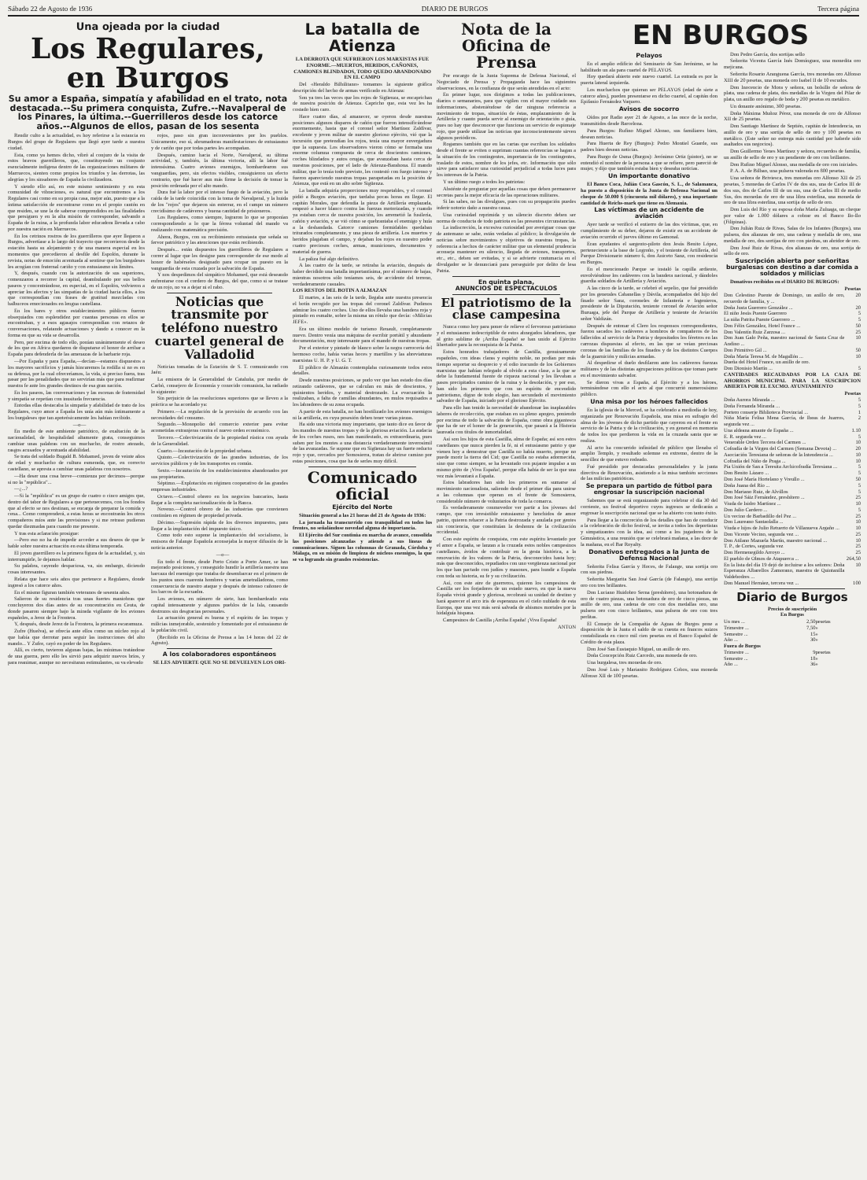Sábado 22 de Agosto de 1936 DIARIO DE BURGOS Tercera página
Una ojeada por la ciudad
Los Regulares, en Burgos
Su amor a España, simpatía y afabilidad en el trato, nota destacada.--Su primera conquista, Zufre.--Navalperal de los Pinares, la última.--Guerrilleros desde los catorce años.--Algunos de ellos, pasan de los sesenta
Rendir culto a la actualidad, es hoy referirse a la estancia en Burgos del grupo de Regulares que llegó ayer tarde a nuestra ciudad.
Esta, como ya hemos dicho, vibró al conjuro de la visita de estos bravos guerrilleros, que, constituyendo un conjunto esencialmente indígena dentro de las organizaciones militares de Marruecos, sienten como propios los triunfos y las derrotas, las alegrías y los sinsabores de España la civilizadora.
Y siendo ello así, en este mismo sentimiento y en esta comunidad de vibraciones, es natural que encontremos a los Regulares casi como en su propia casa, mejor aún, puesto que a la íntima satisfacción de encontrarse como en el propio cantón en que residen, se une la de saberse comprendidos en las finalidades que persiguen y en la alta misión de corresponder, salvando a España de la ruina, a la profunda labor educadora llevada a cabo por nuestra nación en Marruecos.
En los cetrinos rostros de los guerrilleros que ayer llegaron a Burgos, advertíase a lo largo del trayecto que recorrieron desde la estación hasta su alojamiento y de una manera especial en los momentos que precedieron al desfile del Espolón, durante la revista, notas de emoción acentuada al sentirse que los burgaleses les acogían con fraternal cariño y con entusiasmo sin límites.
Y, después, cuando con la autorización de sus superiores, comenzaron a recorrer la capital, deambulando por sus bellos paseos y concentrándose, en especial, en el Espolón, volvieron a apreciar los afectos y las simpatías de la ciudad hacia ellos, a los que correspondían con frases de gratitud mezcladas con balbuceos emocionados en lengua castellana.
En los bares y otros establecimientos públicos fueron obsequiados con esplendidez por cuantas personas en ellos se encontraban, y a esos agasajos correspondían con retazos de conversaciones, relatando actuaciones y dando a conocer en la forma en que su vida se desarrolla.
Pero, por encima de todo ello, ponían unánimemente el deseo de los que en Africa quedaron de disputarse el honor de arribar a España para defenderla de las amenazas de la barbarie roja.
—Por España y para España,—decían—estamos dispuestos a los mayores sacrificios y jamás hincaremos la rodilla si no es en su defensa, por la cual ofreceríamos, la vida, si preciso fuera, tras pasar por las penalidades que no servirían más que para reafirmar nuestra fe ante los grandes destinos de esa gran nación.
En los paseos, las conversaciones y las escenas de fraternidad y simpatía se repetían con inusitada frecuencia.
Entodas ellas destacaba la simpatía y afabilidad de trato de los Regulares, cuyo amor a España les unía aún más íntimamente a los burgaleses que tan apoteósicamente los habían recibido.
—o—
En medio de este ambiente patriótico, de exaltación de la nacionalidad, de hospitalidad altamente grata, conseguimos cambiar unas palabras con un muchacho, de rostro atezado, rasgos acusados y acentuada afabilidad.
Se trata del soldado Bugald B. Mohamed, joven de veinte años de edad y muchacho de cultura esmerada, que, en correcto castellano, se apresta a cambiar unas palabras con nosotros.
—Ha deser una cosa breve—comienza por decirnos—porque si no la "república"...
—¿...?
—Si la "república" es un grupo de cuatro o cinco amigos que, dentro del tabor de Regulares a que pertenecemos, con los fondos que al efecto se nos destinan, se encarga de preparar la comida y cena... Como comprenderá, a estas horas se encontrarán los otros compañeros míos ante las provisiones y si me retraso pudieran quedar diezmadas para cuando me presente.
Y tras esta aclaración prosigue:
—Pero eso no ha de impedir acceder a sus deseos de que le hable sobre nuestra actuación en esta última temporada.
El joven guerrillero es la primera figura de la actualidad, y, sin interrumpirle, le dejamos hablar.
Su palabra, cayendo despaciosa, va, sin embargo, diciendo cosas interesantes.
Relata que hace seis años que pertenece a Regulares, donde ingresó a los catorce años.
En el mismo figuran también veteranos de sesenta años.
Salieron de su residencia tras unas fuertes maniobras que concluyeron dos días antes de su concentración en Ceuta, de donde pasaron siempre bajo la mirada vigilante de los aviones españoles, a Jerez de la Frontera.
Y, después, desde Jerez de la Frontera, la primera escaramuza.
Zufre (Huelva), se ofrecía ante ellos como un núcleo rojo al que había que derrotar para seguir las instrucciones del alto mando... Y Zufre, cayó en poder de los Regulares.
Allí, es cierto, tuvieron algunas bajas, las mínimas tratándose de una guerra, pero ello les sirvió para adquirir nuevos bríos, y para reanimar, aunque no necesitaran estimulantes, su va elevado
rojos, paso sin gran inconvenientes por los pueblos. Unicamente, eso sí, abrumadoras manifestaciones de entusiasmo y de cariño que por todas partes les acompañan.
Después, camino hacia el Norte, Navalperal, su última actividad, y, también, la última victoria, allí la labor fué intensísima. Cuatro aviones enemigos, bombardearon sus vanguardias, pero, sin efectos visibles, consiguieron un efecto contrario, que fué hacer aun más firme la decisión de tomar la posición ordenada por el alto mando.
Dura fué la labor por el intenso fuego de la aviación, pero la caída de la tarde coincidía con la toma de Navalperal, y la huida de los "rojos" que dejaron sin enterrar, en el campo un número crecidísimo de cadáveres y buena cantidad de prisioneros.
Los Regulares, como siempre, lograron lo que se proponían correspondiendo a lo que la férrea voluntad del mando va realizando con matemática precisión.
Ahora, Burgos, con su recibimiento entusiasta que señala su fervor patriótico y las atenciones que están recibiendo.
Después... están dispuestos los guerrilleros de Regulares a correr al lugar que les designe para corresponder de ese modo al honor de habérseles designado para ocupar un puesto en la vanguardia de esta cruzada por la salvación de España.
Y nos despedimos del simpático Mohamed, que está deseando enfrentarse con el cordero de Burgos, del que, como si se tratase de un rojo, no va a dejar ni el rabo.
Noticias que transmite por teléfono nuestro cuartel general de Valladolid
Noticias tomadas de la Estación de S. T. comunicando con Jaén:
La emisora de la Generalidad de Cataluña, por medio de Carbó, consejero de Economía y conocido comunista, ha radiado lo siguiente:
Sin perjuicio de las resoluciones superiores que se lleven a la práctica se ha acordado ya:
Primero.—La regulación de la provisión de acuerdo con las necesidades del consumo.
Segundo.—Monopolio del comercio exterior para evitar acometidas extranjeras contra el nuevo orden económico.
Tercero.—Colectivización de la propiedad rústica con ayuda de la Generalidad.
Cuarto.—Incautación de la propiedad urbana.
Quinto.—Colectivización de las grandes industrias, de los servicios públicos y de los transportes en común.
Sexto.—Incautación de los establecimientos abandonados por sus propietarios.
Séptimo.—Explotación en régimen cooperativo de las grandes empresas industriales.
Octavo.—Control obrero en los negocios bancarios, hasta llegar a la completa nacionalización de la Banca.
Noveno.—Control obrero de las industrias que convienen continúen en régimen de propiedad privada.
Décimo.—Supresión rápida de los diversos impuestos, para llegar a la implantación del impuesto único.
Como todo esto supone la implantación del socialismo, la emisora de Falange Española aconsejaba la mayor difusión de la noticia anterior.
—o—
En todo el frente, desde Porto Cristo a Porto Amer, se han mejorado posiciones, y conseguido hundir la artillería nuestra una barcaza del enemigo que trataba de desembarcar en el primero de los puntos unos cuarenta hombres y varias ametralladoras, como consecuencia de nuestro ataque y después de intenso cañoneo de los barcos de la escuadra.
Los aviones, en número de siete, han bombardeado esta capital intensamente y algunos pueblos de la Isla, causando destrozos sin desgracias personales.
La actuación general es buena y el espíritu de las tropas y milicias inmejorable, sostenido y fomentado por el entusiasmo de la población civil.
(Recibido en la Oficina de Prensa a las 14 horas del 22 de Agosto).
A los colaboradores espontáneos
SE LES ADVIERTE QUE NO SE DEVUELVEN LOS ORI-
La batalla de Atienza
LA DERROTA QUE SUFRIERON LOS MARXISTAS FUE ENORME.—MUERTOS, HERIDOS, CAÑONES, CAMIONES BLINDADOS, TODO QUEDO ABANDONADO EN EL CAMPO
Del «Heraldo Bilbilitano» tomamos la siguiente gráfica descripción del hecho de armas verificado en Atienza:
Son ya tres las veces que los rojos de Sigüenza, se encaprichan de nuestra posición de Atienza. Capricho que, esta vez les ha costado bien caro.
Hace cuatro días, al amanecer, se oyeron desde nuestras posiciones algunos disparos de cañón que fueron intensificándose enormemente, hasta que el coronel señor Martínez Zaldívar, excelente y joven militar de nuestro glorioso ejército, vió que la incursión que pretendían los rojos, tenía una mayor envergadura que la supuesta. Los observadores vieron cómo se formaba una enorme columna compuesta de cerca de doscientos camiones, coches blindados y autos orugas, que avanzaban hasta cerca de nuestras posiciones, por el lado de Atienza-Barahona. El mando militar, que lo tenía todo previsto, les contestó con fuego intenso y fueron apareciendo nuestras tropas parapetadas en la posición de Atienza, que está en un alto sobre Sigüenza.
La batalla adquiría proporciones muy respetables, y el coronel pidió a Burgos aviación, que tardaba pocas horas en llegar. El capitán Morales, que defendía la pieza de Artillería emplazada, empezó a hacer blanco contra las fuerzas motorizadas, y cuando ya estaban cerca de nuestra posición, los arremetió la fusilería, cañón y aviación, y se vió cómo se quebrantaba el enemigo y huía a la desbandada. Catorce camiones formidables quedaban triturados completamente, y una pieza de artillería. Los muertos y heridos plagaban el campo, y dejaban los rojos en nuestro poder cuatro preciosos coches, armas, municiones, documentos y material de guerra.
La paliza fué algo definitivo.
A las cuatro de la tarde, se retiraba la aviación, después de haber decidido una batalla importantísima, por el número de bajas, mientras nosotros sólo teníamos seis, de accidente del terreno, verdaderamente casuales.
LOS RESTOS DEL BOTIN A ALMAZAN
El martes, a las seis de la tarde, llegaba ante nuestra presencia el botín recogido por las tropas del coronel Zaldívar. Pudimos admirar los cuatro coches. Uno de ellos llevaba una bandera roja y pintado en esmalte, sobre la misma un rótulo que decía: «Milicias JEFE».
Era un último modelo de turismo Renault, completamente nuevo. Dentro venía una máquina de escribir portátil y abundante documentación, muy interesante para el mando de nuestras tropas.
Por el exterior y pintado de blanco sobre la negra carrocería del hermoso coche, había varias hoces y martillos y las abreviaturas marxistas U. H. P. y U. G. T.
El público de Almazán contemplaba curiosamente todos estos detalles.
Desde nuestras posiciones, se pudo ver que han estado dos días retirando cadáveres, que se calculan en más de doscientos, y quinientos heridos, y material destrozado. La evacuación la realizaban, a falta de camillas abundantes, en mulos requisados a los labradores de su zona ocupada.
A partir de esta batalla, no han hostilizado los aviones enemigos ni la artillería, en cuya posesión deben tener varias piezas.
Ha sido una victoria muy importante, que tanto dice en favor de los mandos de nuestras tropas y de la gloriosa aviación. La audacia de los coches rusos, nos han manifestado, es extraordinaria, pues suben por los montes a una distancia verdaderamente inverosímil de las avanzadas. Se supone que en Sigüenza hay un fuerte reducto rojo y que, cercados por Somosierra, tratan de abrirse camino por estas posiciones, cosa que ha de serles muy difícil.
Comunicado oficial
Ejército del Norte
Situación general a las 21 horas del 21 de Agosto de 1936:
La jornada ha transcurrido con tranquilidad en todos los frentes, no señalándose novedad alguna de importancia.
El Ejército del Sur continúa en marcha de avance, consolida las posiciones alcanzadas y atiende a sus líneas de comunicaciones. Siguen las columnas de Granada, Córdoba y Málaga, en su misión de limpieza de núcleos enemigos, la que se va logrando sin grandes resistencias.
Nota de la Oficina de Prensa
Por encargo de la Junta Suprema de Defensa Nacional, el Negociado de Prensa y Propaganda hace las siguientes observaciones, en la confianza de que serán atendidas en el acto:
En primer lugar, nos dirigimos a todas las publicaciones, diarios o semanarios, para que vigilen con el mayor cuidado sus informaciones, absteniéndose de dar ninguna referencia a movimiento de tropas, situación de éstas, emplazamiento de la Artillería y cuanto pueda servir al enemigo de orientación o guía, pues no hay que desconocer que funciona un servicio de espionaje rojo, que puede utilizar las noticias que inconscientemente sirven algunos periódicos.
Rogamos también que en las cartas que escriban los soldados desde el frente se eviten o supriman cuantas referencias se hagan a la situación de los contingentes, importancia de los contingentes, traslado de estos, nombre de los jefes, etc. Información que sólo sirve para satisfacer una curiosidad perjudicial a todas luces para los intereses de la Patria.
Y un último ruego a todos los patriotas:
Absténte de preguntar por aquellas cosas que deben permanecer secretas para la mejor eficacia de las operaciones militares.
Si las sabes, no las divulgues, pues con su propagación puedes inferir notorio daño a nuestra causa.
Una curiosidad reprimida y un silencio discreto deben ser norma de conducta de todo patriota en las presentes circunstancias.
La indiscreción, la excesiva curiosidad por averiguar cosas que de antemano se sabe, están vedadas al público; la divulgación de noticias sobre movimientos y objetivos de nuestras tropas, la referencia a hechos de carácter militar que un elemental prudencia aconseja mantener en silencio, llegada de aviones, transportes, etc., etc., deben ser evitadas, y si se advierte contumacia en el divulgador se le denunciará para perseguirle por delito de lesa Patria.
En quinta plana,
ANUNCIOS DE ESPECTACULOS
El patriotismo de la clase campesina
Nunca como hoy para poner de relieve el fervoroso patriotismo y el entusiasmo indescriptible de estos abnegados labradores, que al grito sublime de ¡Arriba España! se han unido al Ejército libertador para la reconquista de la Patria.
Estos honrados trabajadores de Castilla, genuinamente españoles, con ideas claras y espíritu noble, no podían por más tiempo soportar su desprecio y el odio iracundo de los Gobiernos marxistas que habían relegado al olvido a esta clase, a la que se debe la fundamental fuente de riqueza nacional y les llevaban a pasos precipitados camino de la ruina y la desolación, y por eso, han sido los primeros que con un espíritu de encendido patriotismo, digno de todo elogio, han secundado el movimiento salvador de España, iniciado por el glorioso Ejército.
Para ello han tenido la necesidad de abandonar las inaplazables labores de recolección, que estaban en su pleno apogeo, poniendo por encima de todo la salvación de España, como obra gigantesca que ha de ser el honor de la generación, que pasará a la Historia laureada con títulos de inmortalidad.
Así son los hijos de esta Castilla, alma de España; así son estos castellanos que nunca pierden la fé, ni el entusiasmo patrio y que vienen hoy a demostrar que Castilla no había muerto, porque no puede morir la tierra del Cid; que Castilla no estaba adormecida, sino que como siempre, se ha levantado con pujante impulso a un mismo grito de ¡Viva España!, porque ella había de ser la que una vez más levantará a España.
Estos labradores han sido los primeros en sumarse al movimiento nacionalista, saliendo desde el primer día para unirse a las columnas que operan en el frente de Somosierra, considerable número de voluntarios de toda la comarca.
Es verdaderamente conmovedor ver partir a los jóvenes del campo, que con irresistible entusiasmo y henchidos de amor patrio, quieren rehacer a la Patria destrozada y anulada por gentes sin conciencia, que constituían la deshonra de la civilización occidental.
Con este espíritu de conquista, con este espíritu levantado por el amor a España, se lanzan a la cruzada estos nobles campesinos castellanos, ávidos de contribuir en la gesta histórica, a la renovación de los valores de la Patria, desconocidos hasta hoy; más que desconocidos, repudiados con uno vergüenza nacional por los que han pactado con judíos y masones, para hundir a España con toda su historia, su fe y su civilización.
Así, con este aire de guerreros, quieren los campesinos de Castilla ser los forjadores de un estado nuevo, en que la nueva España vivirá grande y gloriosa, recobrará su unidad de destino y hará aparecer el arco iris de esperanza en el cielo nublado de esta Europa, que una vez más será salvada de abismos mortales por la hidalguía hispana.
Campesinos de Castilla ¡Arriba España! ¡Viva España!
ANTON
EN BURGOS
Pelayos
En el amplio edificio del Seminario de San Jerónimo, se ha habilitado un ala para cuartel de PELAYOS.
Hoy quedará abierto este nuevo cuartel. La entrada es por la puerta lateral izquierda.
Los muchachos que quieran ser PELAYOS (edad de siete a catorce años), pueden presentarse en dicho cuartel, al capitán don Epifanio Fernández Vaquero.
Avisos de socorro
Oídos por Radio ayer 21 de Agosto, a las once de la noche, transmitidos desde Barcelona.
Para Burgos: Rufino Miguel Alonso, sus familiares bien, desean noticias.
Para Huerta de Rey (Burgos): Pedro Montiel Guarde, sus padres bien desean noticias.
Para Burgo de Osma (Burgos): Jerónimo Ortiz (pintor), no se entendió el nombre de la persona a que se refiere, pero pareció de mujer, y dijo que también estaba bien y deseaba noticias.
Un importante donativo
El Banco Coca, Julián Coca Gascón, S. L., de Salamanca, ha puesto a disposición de la Junta de Defensa Nacional un cheque de 50.000 $ (cincuenta mil dólares), y una importante cantidad de Reichs-mark que tiene en Alemania.
Las víctimas de un accidente de aviación
Ayer tarde se verificó el entierro de las dos víctimas, que, en cumplimiento de su deber, dejaron de existir en un accidente de aviación ocurrido el jueves último en Gamonal.
Eran ayudantes el sargento-piloto don Jesús Benito López, perteneciente a la base de Logroño, y el teniente de Artillería, del Parque Divisionario número 6, don Aniceto Sanz, con residencia en Burgos.
En el mencionado Parque se instaló la capilla ardiente, envolviéndose los cadáveres con la bandera nacional, y dándoles guardia soldados de Artillería y Aviación.
A las cinco de la tarde, se celebró el sepelio, que fué presidido por los generales Cabanellas y Dávila, acompañados del hijo del finado señor Sanz, coroneles de Infantería e Ingenieros, presidente de la Diputación, teniente coronel de Aviación señor Buruaga, jefe del Parque de Artillería y teniente de Aviación señor Valdizán.
Después de entonar el Clero los responsos correspondientes, fueron sacados los cadáveres a hombros de compañeros de los fallecidos al servicio de la Patria y depositados los féretros en las carrozas dispuestas al efecto, en las que se veían preciosas coronas de las familias de los finados y de los distintos Cuerpos de la guarnición y milicias armadas.
Al despedirse el duelo desfilaron ante los cadáveres fuerzas militares y de las distintas agrupaciones políticas que toman parte en el movimiento salvador.
Se dieron vivas a España, al Ejército y a los héroes, terminándose con ello el acto al que concurrió numerosísimo público.
Una misa por los héroes fallecidos
En la iglesia de la Merced, se ha celebrado a mediodía de hoy, organizada por Renovación Española, una misa en sufragio del alma de los jóvenes de dicho partido que cayeron en el frente en servicio de la Patria y de la civilización, y en general en memoria de todos los que perdieron la vida en la cruzada santa que se realiza.
Al acto ha concurrido infinidad de público que llenaba el amplio Templo, y resultado solemne en extremo, dentro de la sencillez de que estuvo rodeado.
Fué presidido por destacadas personalidades y la junta directiva de Renovación, asistiendo a la misa también secciones de las milicias patrióticas.
Se prepara un partido de fútbol para engrosar la suscripción nacional
Sabemos que se está organizando para celebrar el día 30 del corriente, un festival deportivo cuyos ingresos se dedicarán a engrosar la suscripción nacional que se ha abierto con tanto éxito.
Para llegar a la concreción de los detalles que han de conducir a la celebración de dicho festival, se invita a todos los deportistas y simpatizantes con la idea, así como a los jugadores de la Gimnástica, a una reunión que se celebrará mañana, a las doce de la mañana, en el Bar Royalty.
Donativos entregados a la Junta de Defensa Nacional
Señorita Felisa García y Hoces, de Falange, una sortija oro con sus piedras.
Señorita Margarita San José García (de Falange), una sortija oro con tres brillantes.
Don Luciano Huidobro Serna (presbítero), una botonadura de oro de cuatro piezas, una botonadura de oro de cinco piezas, un anillo de oro, una cadena de oro con dos medallas oro, una pulsera oro con cinco brillantes, una pulsera de oro con tres perlitas.
El Consejo de la Compañía de Aguas de Burgos pone a disposición de la Junta el saldo de su cuenta en francos suizos contabilizada en cinco mil cien pesetas en el Banco Español de Crédito de esta plaza.
Don José San Eustaquio Miguel, un anillo de oro.
Doña Concepción Ruiz Carcedo, una moneda de oro.
Una burgalesa, tres monedas de oro.
Don José Luis y Marianito Rodríguez Cobos, una moneda Alfonso XII de 100 pesetas.
Don Pedro García, dos sortijas sello
Señorita Vicenta García Inés Domínguez, una monedita oro mejicana.
Señorita Rosario Aranguena García, tres monedas oro Alfonso XIII de 20 pesetas, una moneda oro Isabel II de 10 escudos.
Don Inocencio de Mora y señora, un bolsillo de señora de plata, una cadena de plata, dos medallas de la Virgen del Pilar de plata, un anillo oro regalo de boda y 200 pesetas en metálico.
Un donante anónimo, 300 pesetas.
Doña Máxima Muñoz Pérez, una moneda de oro de Alfonso XII de 25 pesetas.
Don Santiago Martínez de Septién, capitán de Intendencia, un anillo de oro y una sortija de sello de oro y 100 pesetas en metálico. (Este señor no entrega más cantidad por haberle sido asaltados sus negocios).
Don Guillermo Yenes Martínez y señora, recuerdos de familia, un anillo de sello de oro y un pendiente de oro con brillantes.
Don Rufino Miguel Alonso, una medalla de oro con iniciales.
P. A. A. de Bilbao, una pulsera valorada en 800 pesetas.
Una señora de Briviesca, tres monedas oro Alfonso XII de 25 pesetas, 5 monedas de Carlos IV de dos sus, una de Carlos III de dos sus, dos de Carlos III de un sus, una de Carlos III de medio Sus, dos monedas de oro de una libra esterlina, una moneda de oro de una libra esterlina, una sortija de sello de oro.
Don Luis del Río y su esposa doña María Zuluaga, un cheque por valor de 1.000 dólares a cobrar en el Banco Ilo-Ilo (Filipinas).
Don Julián Ruiz de Rivas, Salas de los Infantes (Burgos), una pulsera, dos alianzas de oro, una cadena y medalla de oro, una medalla de oro, dos sortijas de oro con piedras, un abridor de oro.
Don José Ruiz de Rivas, dos alianzas de oro, una sortija de sello de oro.
Suscripción abierta por señoritas burgalesas con destino a dar comida a soldados y milicias
Donativos recibidos en el DIARIO DE BURGOS:
| | Pesetas |
| --- | --- |
| Don Celestino Puente de Domingo, un anillo de oro, recuerdo de familia, y ... | 20 |
| Doña Justa Guerrero González ... | 20 |
| El niño Jesús Puente Guerrero | 5 |
| La niña Patrita Puente Guerrero ... | 5 |
| Don Félix González, Hotel France ... | 50 |
| Don Valentín Ruiz Zarzosa ... | 25 |
| Don Juan Galo Peña, maestro nacional de Santa Cruz de Andino ... | 10 |
| Don Primitivo Gil ... | 50 |
| Doña María Teresa M. de Magallón ... | 10 |
| Dueña del Hotel France, un anillo de oro. | |
| Don Dionisio Martín ... | 5 |
CANTIDADES RECAUDADAS POR LA CAJA DE AHORROS MUNICIPAL PARA LA SUSCRIPCION ABIERTA POR EL EXCMO. AYUNTAMIENTO
| | Pesetas |
| --- | --- |
| Doña Aurora Miranda ... | 5 |
| Doña Fernanda Miranda ... | 5 |
| Portero conserje Biblioteca Provincial ... | 1 |
| Niña María Felisa Mena García, de Ibeas de Juarros, segunda vez ... | 2 |
| Una aldeana amante de España ... | 1.10 |
| E. R. segunda vez ... | 5 |
| Venerable Orden Tercera del Carmen ... | 10 |
| Cofradía de la Virgen del Carmen (Semana Devota) ... | 20 |
| Asociación Teresiana de señoras de la Intendencia ... | 10 |
| Cofradía del Niño de Praga ... | 10 |
| Pía Unión de San a Teresita Archicofradía Teresiana ... | 5 |
| Don Benito Lázaro ... | 5 |
| Don José María Hortelano y Vreullo ... | 50 |
| Doña Juana del Río ... | 5 |
| Don Mariano Ruiz, de Alvillos | 5 |
| Don José Sáiz Fernández, presbítero ... | 25 |
| Viuda de Isidro Martínez ... | 10 |
| Don Julio Cardero ... | 5 |
| Un vecino de Barbadillo del Pez ... | 25 |
| Don Laureano Santaolalla ... | 10 |
| Viuda e hijos de Julio Retuerto de Villanueva Argaño ... | 10 |
| Don Vicente Vecino, segunda vez ... | 25 |
| Don Atilano Mazuela Martín, maestro nacional ... | 10 |
| T. P., de Cortes, segunda vez | 25 |
| Don Hermenegildo Arroyo ... | 25 |
| El pueblo de Olmos de Atapuerca ... | 264,50 |
| En la lista del día 19 dejó de incluirse a los señores: Doña Esperanza Albarellos Zamorano, maestra de Quintanilla Valdebodres ... | 10 |
| Don Manuel Hernáez, tercera vez ... | 100 |
Diario de Burgos
Precios de suscripción
En Burgos
| Un mes ... | 2,50 | pesetas |
| Trimestre ... | 7,50 | » |
| Semestre ... | 15 | » |
| Año ... | 30 | » |
| Fuera de Burgos | | |
| Trimestre ... | 9 | pesetas |
| Semestre ... | 18 | » |
| Año ... | 36 | » |